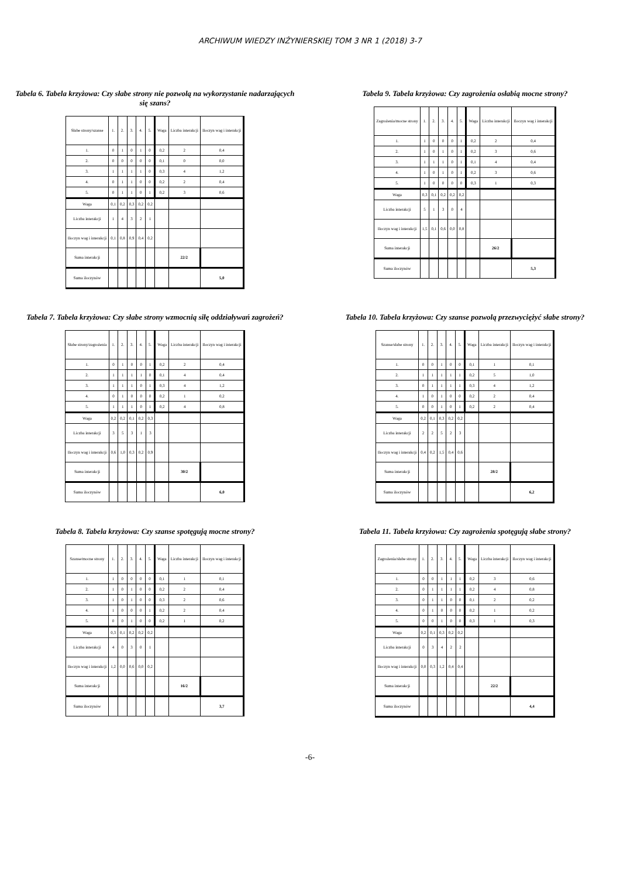ARCHIWUM WIEDZY INŻYNIERSKIEJ TOM 3 NR 1 (2018) 3-7
Tabela 6. Tabela krzyżowa: Czy słabe strony nie pozwolą na wykorzystanie nadarzających się szans?
| Słabe strony/szanse | 1. | 2. | 3. | 4. | 5. | Waga | Liczba interakcji | Iloczyn wag i interakcji |
| 1. | 0 | 1 | 0 | 1 | 0 | 0,2 | 2 | 0,4 |
| 2. | 0 | 0 | 0 | 0 | 0 | 0,1 | 0 | 0,0 |
| 3. | 1 | 1 | 1 | 1 | 0 | 0,3 | 4 | 1,2 |
| 4. | 0 | 1 | 1 | 0 | 0 | 0,2 | 2 | 0,4 |
| 5. | 0 | 1 | 1 | 0 | 1 | 0,2 | 3 | 0,6 |
| Waga | 0,1 | 0,2 | 0,3 | 0,2 | 0,2 | | | |
| Liczba interakcji | 1 | 4 | 3 | 2 | 1 | | | |
| Iloczyn wag i interakcji | 0,1 | 0,8 | 0,9 | 0,4 | 0,2 | | | |
| Suma interakcji | | | | | | | 22/2 | |
| Suma iloczynów | | | | | | | | 5,0 |
Tabela 9. Tabela krzyżowa: Czy zagrożenia osłabią mocne strony?
| Zagrożenia/mocne strony | 1. | 2. | 3. | 4. | 5. | Waga | Liczba interakcji | Iloczyn wag i interakcji |
| 1. | 1 | 0 | 0 | 0 | 1 | 0,2 | 2 | 0,4 |
| 2. | 1 | 0 | 1 | 0 | 1 | 0,2 | 3 | 0,6 |
| 3. | 1 | 1 | 1 | 0 | 1 | 0,1 | 4 | 0,4 |
| 4. | 1 | 0 | 1 | 0 | 1 | 0,2 | 3 | 0,6 |
| 5. | 1 | 0 | 0 | 0 | 0 | 0,3 | 1 | 0,3 |
| Waga | 0,3 | 0,1 | 0,2 | 0,2 | 0,2 | | | |
| Liczba interakcji | 5 | 1 | 3 | 0 | 4 | | | |
| Iloczyn wag i interakcji | 1,5 | 0,1 | 0,6 | 0,0 | 0,8 | | | |
| Suma interakcji | | | | | | | 26/2 | |
| Suma iloczynów | | | | | | | | 5,3 |
Tabela 7. Tabela krzyżowa: Czy słabe strony wzmocnią siłę oddziaływań zagrożeń?
| Słabe strony/zagrożenia | 1. | 2. | 3. | 4. | 5. | Waga | Liczba interakcji | Iloczyn wag i interakcji |
| 1. | 0 | 1 | 0 | 0 | 1 | 0,2 | 2 | 0,4 |
| 2. | 1 | 1 | 1 | 1 | 0 | 0,1 | 4 | 0,4 |
| 3. | 1 | 1 | 1 | 0 | 1 | 0,3 | 4 | 1,2 |
| 4. | 0 | 1 | 0 | 0 | 0 | 0,2 | 1 | 0,2 |
| 5. | 1 | 1 | 1 | 0 | 1 | 0,2 | 4 | 0,8 |
| Waga | 0,2 | 0,2 | 0,1 | 0,2 | 0,3 | | | |
| Liczba interakcji | 3 | 5 | 3 | 1 | 3 | | | |
| Iloczyn wag i interakcji | 0,6 | 1,0 | 0,3 | 0,2 | 0,9 | | | |
| Suma interakcji | | | | | | | 30/2 | |
| Suma iloczynów | | | | | | | | 6,0 |
Tabela 10. Tabela krzyżowa: Czy szanse pozwolą przezwyciężyć słabe strony?
| Szanse/słabe strony | 1. | 2. | 3. | 4. | 5. | Waga | Liczba interakcji | Iloczyn wag i interakcji |
| 1. | 0 | 0 | 1 | 0 | 0 | 0,1 | 1 | 0,1 |
| 2. | 1 | 1 | 1 | 1 | 1 | 0,2 | 5 | 1,0 |
| 3. | 0 | 1 | 1 | 1 | 1 | 0,3 | 4 | 1,2 |
| 4. | 1 | 0 | 1 | 0 | 0 | 0,2 | 2 | 0,4 |
| 5. | 0 | 0 | 1 | 0 | 1 | 0,2 | 2 | 0,4 |
| Waga | 0,2 | 0,1 | 0,3 | 0,2 | 0,2 | | | |
| Liczba interakcji | 2 | 2 | 5 | 2 | 3 | | | |
| Iloczyn wag i interakcji | 0,4 | 0,2 | 1,5 | 0,4 | 0,6 | | | |
| Suma interakcji | | | | | | | 28/2 | |
| Suma iloczynów | | | | | | | | 6,2 |
Tabela 8. Tabela krzyżowa: Czy szanse spotęgują mocne strony?
| Szanse/mocne strony | 1. | 2. | 3. | 4. | 5. | Waga | Liczba interakcji | Iloczyn wag i interakcji |
| 1. | 1 | 0 | 0 | 0 | 0 | 0,1 | 1 | 0,1 |
| 2. | 1 | 0 | 1 | 0 | 0 | 0,2 | 2 | 0,4 |
| 3. | 1 | 0 | 1 | 0 | 0 | 0,3 | 2 | 0,6 |
| 4. | 1 | 0 | 0 | 0 | 1 | 0,2 | 2 | 0,4 |
| 5. | 0 | 0 | 1 | 0 | 0 | 0,2 | 1 | 0,2 |
| Waga | 0,3 | 0,1 | 0,2 | 0,2 | 0,2 | | | |
| Liczba interakcji | 4 | 0 | 3 | 0 | 1 | | | |
| Iloczyn wag i interakcji | 1,2 | 0,0 | 0,6 | 0,0 | 0,2 | | | |
| Suma interakcji | | | | | | | 16/2 | |
| Suma iloczynów | | | | | | | | 3,7 |
Tabela 11. Tabela krzyżowa: Czy zagrożenia spotęgują słabe strony?
| Zagrożenia/słabe strony | 1. | 2. | 3. | 4. | 5. | Waga | Liczba interakcji | Iloczyn wag i interakcji |
| 1. | 0 | 0 | 1 | 1 | 1 | 0,2 | 3 | 0,6 |
| 2. | 0 | 1 | 1 | 1 | 1 | 0,2 | 4 | 0,8 |
| 3. | 0 | 1 | 1 | 0 | 0 | 0,1 | 2 | 0,2 |
| 4. | 0 | 1 | 0 | 0 | 0 | 0,2 | 1 | 0,2 |
| 5. | 0 | 0 | 1 | 0 | 0 | 0,3 | 1 | 0,3 |
| Waga | 0,2 | 0,1 | 0,3 | 0,2 | 0,2 | | | |
| Liczba interakcji | 0 | 3 | 4 | 2 | 2 | | | |
| Iloczyn wag i interakcji | 0,0 | 0,3 | 1,2 | 0,4 | 0,4 | | | |
| Suma interakcji | | | | | | | 22/2 | |
| Suma iloczynów | | | | | | | | 4,4 |
-6-